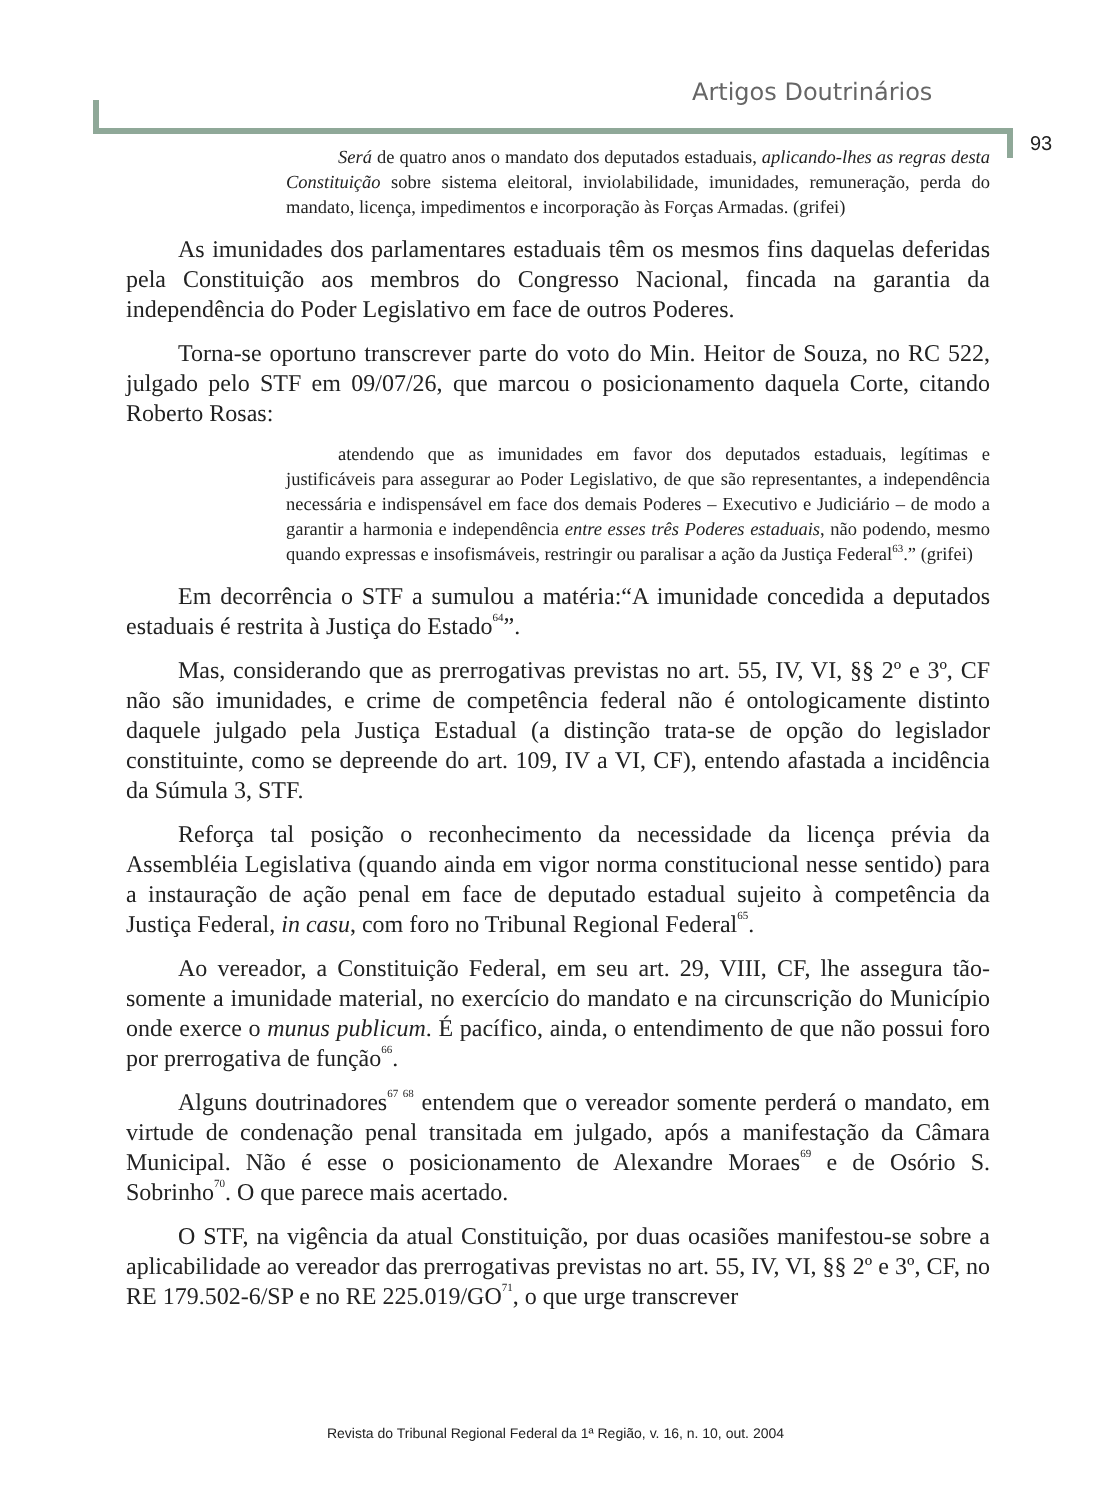Artigos Doutrinários
93
Será de quatro anos o mandato dos deputados estaduais, aplicando-lhes as regras desta Constituição sobre sistema eleitoral, inviolabilidade, imunidades, remuneração, perda do mandato, licença, impedimentos e incorporação às Forças Armadas. (grifei)
As imunidades dos parlamentares estaduais têm os mesmos fins daquelas deferidas pela Constituição aos membros do Congresso Nacional, fincada na garantia da independência do Poder Legislativo em face de outros Poderes.
Torna-se oportuno transcrever parte do voto do Min. Heitor de Souza, no RC 522, julgado pelo STF em 09/07/26, que marcou o posicionamento daquela Corte, citando Roberto Rosas:
atendendo que as imunidades em favor dos deputados estaduais, legítimas e justificáveis para assegurar ao Poder Legislativo, de que são representantes, a independência necessária e indispensável em face dos demais Poderes – Executivo e Judiciário – de modo a garantir a harmonia e independência entre esses três Poderes estaduais, não podendo, mesmo quando expressas e insofismáveis, restringir ou paralisar a ação da Justiça Federal<sup>63</sup>.” (grifei)
Em decorrência o STF a sumulou a matéria:“A imunidade concedida a deputados estaduais é restrita à Justiça do Estado<sup>64</sup>”.
Mas, considerando que as prerrogativas previstas no art. 55, IV, VI, §§ 2º e 3º, CF não são imunidades, e crime de competência federal não é ontologicamente distinto daquele julgado pela Justiça Estadual (a distinção trata-se de opção do legislador constituinte, como se depreende do art. 109, IV a VI, CF), entendo afastada a incidência da Súmula 3, STF.
Reforça tal posição o reconhecimento da necessidade da licença prévia da Assembléia Legislativa (quando ainda em vigor norma constitucional nesse sentido) para a instauração de ação penal em face de deputado estadual sujeito à competência da Justiça Federal, in casu, com foro no Tribunal Regional Federal<sup>65</sup>.
Ao vereador, a Constituição Federal, em seu art. 29, VIII, CF, lhe assegura tão-somente a imunidade material, no exercício do mandato e na circunscrição do Município onde exerce o munus publicum. É pacífico, ainda, o entendimento de que não possui foro por prerrogativa de função<sup>66</sup>.
Alguns doutrinadores<sup>67 68</sup> entendem que o vereador somente perderá o mandato, em virtude de condenação penal transitada em julgado, após a manifestação da Câmara Municipal. Não é esse o posicionamento de Alexandre Moraes<sup>69</sup> e de Osório S. Sobrinho<sup>70</sup>. O que parece mais acertado.
O STF, na vigência da atual Constituição, por duas ocasiões manifestou-se sobre a aplicabilidade ao vereador das prerrogativas previstas no art. 55, IV, VI, §§ 2º e 3º, CF, no RE 179.502-6/SP e no RE 225.019/GO<sup>71</sup>, o que urge transcrever
Revista do Tribunal Regional Federal da 1ª Região, v. 16, n. 10, out. 2004